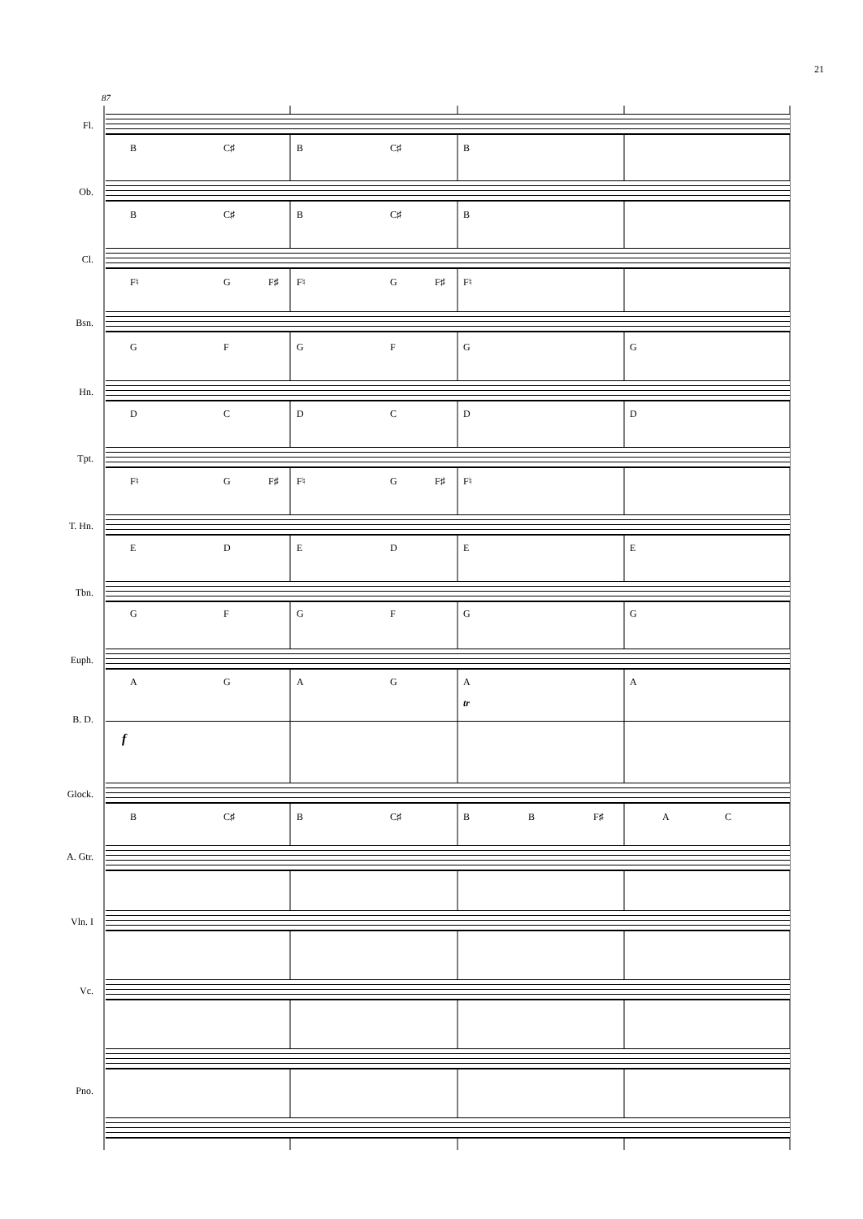21
87
Fl.
B C♯ B C♯ B
Ob.
B C♯ B C♯ B
Cl.
F♮ G F♯ F♮ G F♯ F♮
Bsn.
G F G F G G
Hn.
D C D C D D
Tpt.
F♮ G F♯ F♮ G F♯ F♮
T. Hn.
E D E D E E
Tbn.
G F G F G G
Euph.
A G A G A A tr
B. D. f
Glock.
B C♯ B C♯ B B F♯ A C
A. Gtr.
Vln. I
Vc.
Pno.